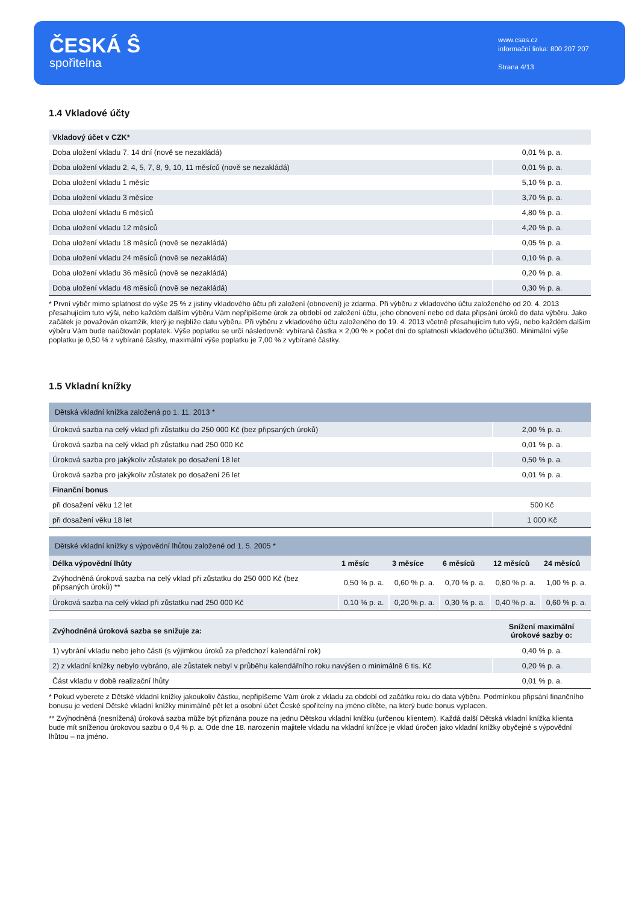ČESKÁ Ŝ
spořitelna
www.csas.cz
informační linka: 800 207 207
Strana 4/13
1.4 Vkladové účty
| Vkladový účet v CZK* | |
| --- | --- |
| Doba uložení vkladu 7, 14 dní (nově se nezakládá) | 0,01 % p. a. |
| Doba uložení vkladu 2, 4, 5, 7, 8, 9, 10, 11 měsíců (nově se nezakládá) | 0,01 % p. a. |
| Doba uložení vkladu 1 měsíc | 5,10 % p. a. |
| Doba uložení vkladu 3 měsíce | 3,70 % p. a. |
| Doba uložení vkladu 6 měsíců | 4,80 % p. a. |
| Doba uložení vkladu 12 měsíců | 4,20 % p. a. |
| Doba uložení vkladu 18 měsíců (nově se nezakládá) | 0,05 % p. a. |
| Doba uložení vkladu 24 měsíců (nově se nezakládá) | 0,10 % p. a. |
| Doba uložení vkladu 36 měsíců (nově se nezakládá) | 0,20 % p. a. |
| Doba uložení vkladu 48 měsíců (nově se nezakládá) | 0,30 % p. a. |
* První výběr mimo splatnost do výše 25 % z jistiny vkladového účtu při založení (obnovení) je zdarma. Při výběru z vkladového účtu založeného od 20. 4. 2013 přesahujícím tuto výši, nebo každém dalším výběru Vám nepřipíšeme úrok za období od založení účtu, jeho obnovení nebo od data připsání úroků do data výběru. Jako začátek je považován okamžik, který je nejblíže datu výběru. Při výběru z vkladového účtu založeného do 19. 4. 2013 včetně přesahujícím tuto výši, nebo každém dalším výběru Vám bude naúčtován poplatek. Výše poplatku se určí následovně: vybíraná částka × 2,00 % × počet dní do splatnosti vkladového účtu/360. Minimální výše poplatku je 0,50 % z vybírané částky, maximální výše poplatku je 7,00 % z vybírané částky.
1.5 Vkladní knížky
| Dětská vkladní knížka založená po 1. 11. 2013 * | |
| Úroková sazba na celý vklad při zůstatku do 250 000 Kč (bez připsaných úroků) | 2,00 % p. a. |
| Úroková sazba na celý vklad při zůstatku nad 250 000 Kč | 0,01 % p. a. |
| Úroková sazba pro jakýkoliv zůstatek po dosažení 18 let | 0,50 % p. a. |
| Úroková sazba pro jakýkoliv zůstatek po dosažení 26 let | 0,01 % p. a. |
| Finanční bonus | |
| při dosažení věku 12 let | 500 Kč |
| při dosažení věku 18 let | 1 000 Kč |
| Dětské vkladní knížky s výpovědní lhůtou založené od 1. 5. 2005 * | | | | | |
| Délka výpovědní lhůty | 1 měsíc | 3 měsíce | 6 měsíců | 12 měsíců | 24 měsíců |
| Zvýhodněná úroková sazba na celý vklad při zůstatku do 250 000 Kč (bez připsaných úroků) ** | 0,50 % p. a. | 0,60 % p. a. | 0,70 % p. a. | 0,80 % p. a. | 1,00 % p. a. |
| Úroková sazba na celý vklad při zůstatku nad 250 000 Kč | 0,10 % p. a. | 0,20 % p. a. | 0,30 % p. a. | 0,40 % p. a. | 0,60 % p. a. |
| Zvýhodněná úroková sazba se snižuje za: | Snížení maximální úrokové sazby o: |
| --- | --- |
| 1) vybrání vkladu nebo jeho části (s výjimkou úroků za předchozí kalendářní rok) | 0,40 % p. a. |
| 2) z vkladní knížky nebylo vybráno, ale zůstatek nebyl v průběhu kalendářního roku navýšen o minimálně 6 tis. Kč | 0,20 % p. a. |
| Část vkladu v době realizační lhůty | 0,01 % p. a. |
* Pokud vyberete z Dětské vkladní knížky jakoukoliv částku, nepřipíšeme Vám úrok z vkladu za období od začátku roku do data výběru. Podmínkou připsání finančního bonusu je vedení Dětské vkladní knížky minimálně pět let a osobní účet České spořitelny na jméno dítěte, na který bude bonus vyplacen.
** Zvýhodněná (nesnížená) úroková sazba může být přiznána pouze na jednu Dětskou vkladní knížku (určenou klientem). Každá další Dětská vkladní knížka klienta bude mít sníženou úrokovou sazbu o 0,4 % p. a. Ode dne 18. narozenin majitele vkladu na vkladní knížce je vklad úročen jako vkladní knížky obyčejné s výpovědní lhůtou – na jméno.